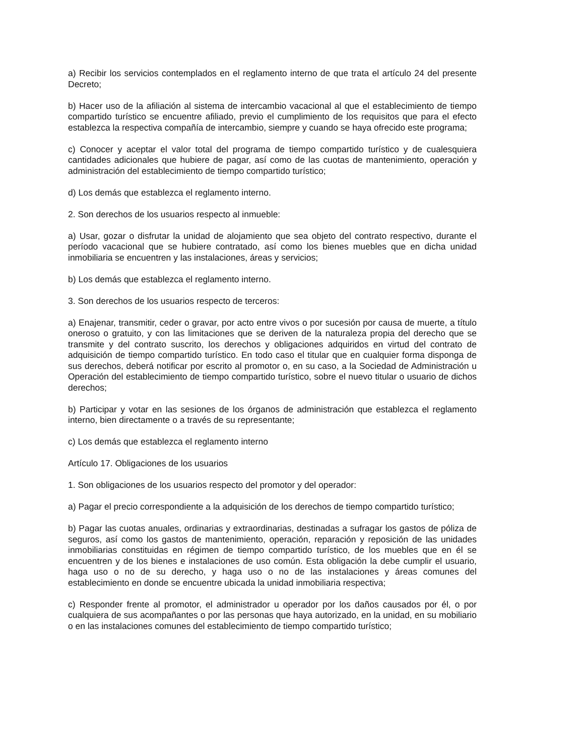a) Recibir los servicios contemplados en el reglamento interno de que trata el artículo 24 del presente Decreto;
b) Hacer uso de la afiliación al sistema de intercambio vacacional al que el establecimiento de tiempo compartido turístico se encuentre afiliado, previo el cumplimiento de los requisitos que para el efecto establezca la respectiva compañía de intercambio, siempre y cuando se haya ofrecido este programa;
c) Conocer y aceptar el valor total del programa de tiempo compartido turístico y de cualesquiera cantidades adicionales que hubiere de pagar, así como de las cuotas de mantenimiento, operación y administración del establecimiento de tiempo compartido turístico;
d) Los demás que establezca el reglamento interno.
2. Son derechos de los usuarios respecto al inmueble:
a) Usar, gozar o disfrutar la unidad de alojamiento que sea objeto del contrato respectivo, durante el período vacacional que se hubiere contratado, así como los bienes muebles que en dicha unidad inmobiliaria se encuentren y las instalaciones, áreas y servicios;
b) Los demás que establezca el reglamento interno.
3. Son derechos de los usuarios respecto de terceros:
a) Enajenar, transmitir, ceder o gravar, por acto entre vivos o por sucesión por causa de muerte, a título oneroso o gratuito, y con las limitaciones que se deriven de la naturaleza propia del derecho que se transmite y del contrato suscrito, los derechos y obligaciones adquiridos en virtud del contrato de adquisición de tiempo compartido turístico. En todo caso el titular que en cualquier forma disponga de sus derechos, deberá notificar por escrito al promotor o, en su caso, a la Sociedad de Administración u Operación del establecimiento de tiempo compartido turístico, sobre el nuevo titular o usuario de dichos derechos;
b) Participar y votar en las sesiones de los órganos de administración que establezca el reglamento interno, bien directamente o a través de su representante;
c) Los demás que establezca el reglamento interno
Artículo 17. Obligaciones de los usuarios
1. Son obligaciones de los usuarios respecto del promotor y del operador:
a) Pagar el precio correspondiente a la adquisición de los derechos de tiempo compartido turístico;
b) Pagar las cuotas anuales, ordinarias y extraordinarias, destinadas a sufragar los gastos de póliza de seguros, así como los gastos de mantenimiento, operación, reparación y reposición de las unidades inmobiliarias constituidas en régimen de tiempo compartido turístico, de los muebles que en él se encuentren y de los bienes e instalaciones de uso común. Esta obligación la debe cumplir el usuario, haga uso o no de su derecho, y haga uso o no de las instalaciones y áreas comunes del establecimiento en donde se encuentre ubicada la unidad inmobiliaria respectiva;
c) Responder frente al promotor, el administrador u operador por los daños causados por él, o por cualquiera de sus acompañantes o por las personas que haya autorizado, en la unidad, en su mobiliario o en las instalaciones comunes del establecimiento de tiempo compartido turístico;